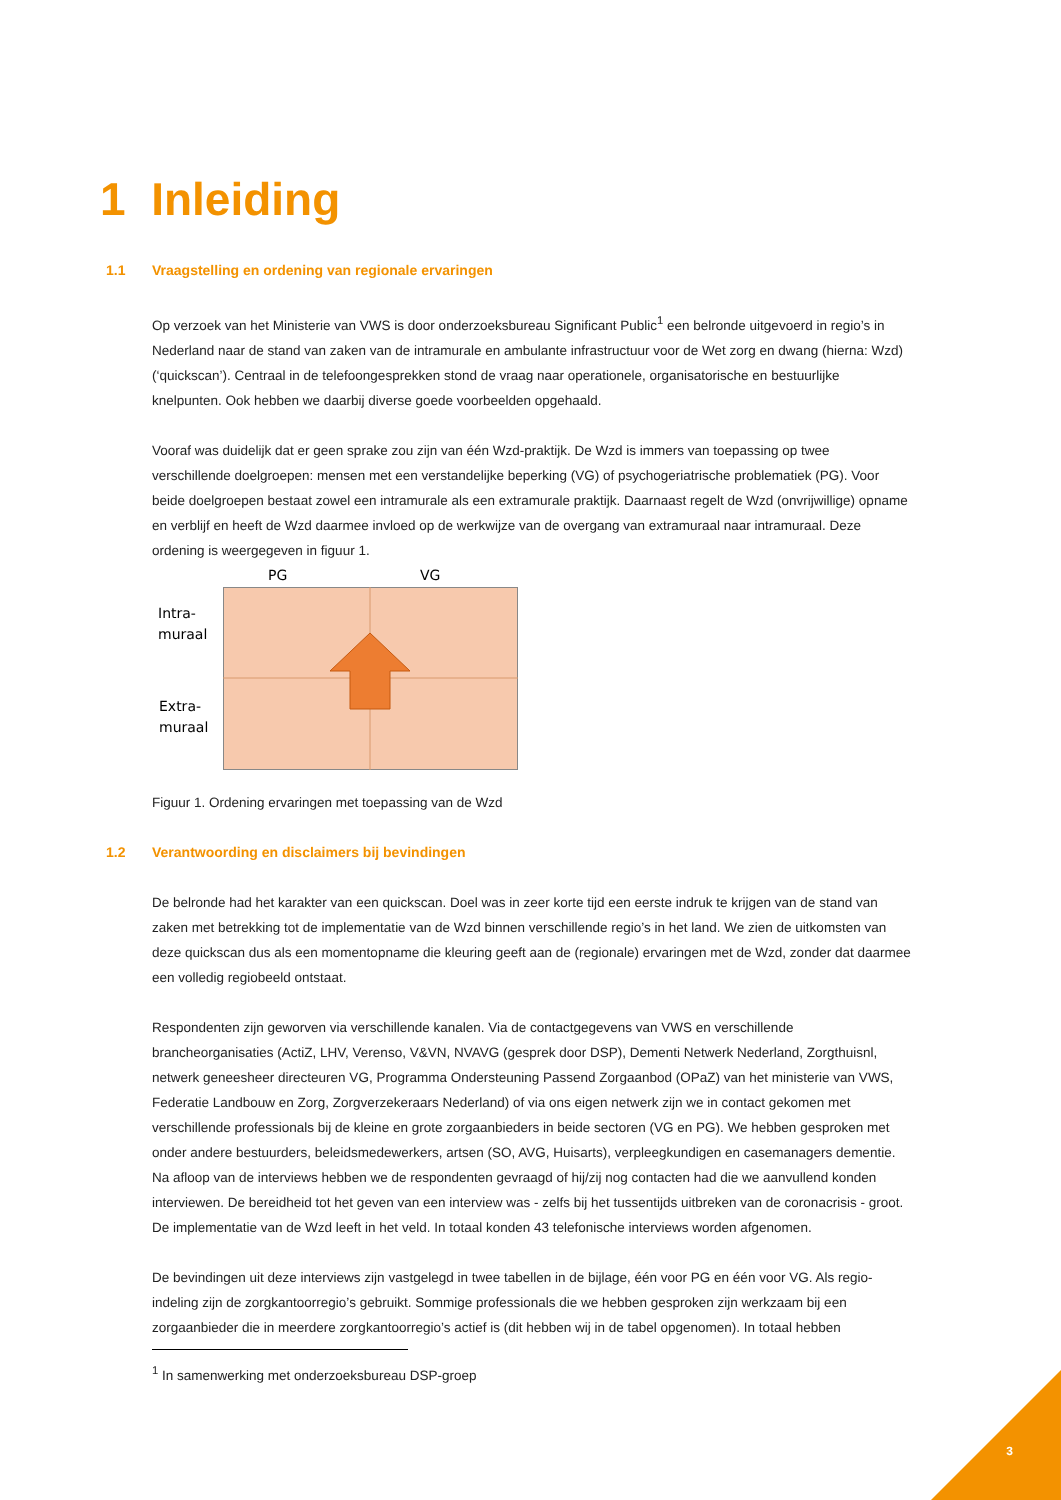1 Inleiding
1.1 Vraagstelling en ordening van regionale ervaringen
Op verzoek van het Ministerie van VWS is door onderzoeksbureau Significant Public<sup>1</sup> een belronde uitgevoerd in regio’s in Nederland naar de stand van zaken van de intramurale en ambulante infrastructuur voor de Wet zorg en dwang (hierna: Wzd) (‘quickscan’). Centraal in de telefoongesprekken stond de vraag naar operationele, organisatorische en bestuurlijke knelpunten. Ook hebben we daarbij diverse goede voorbeelden opgehaald.
Vooraf was duidelijk dat er geen sprake zou zijn van één Wzd-praktijk. De Wzd is immers van toepassing op twee verschillende doelgroepen: mensen met een verstandelijke beperking (VG) of psychogeriatrische problematiek (PG). Voor beide doelgroepen bestaat zowel een intramurale als een extramurale praktijk. Daarnaast regelt de Wzd (onvrijwillige) opname en verblijf en heeft de Wzd daarmee invloed op de werkwijze van de overgang van extramuraal naar intramuraal. Deze ordening is weergegeven in figuur 1.
PG VG
Intra-
muraal
Extra-
muraal
Figuur 1. Ordening ervaringen met toepassing van de Wzd
1.2 Verantwoording en disclaimers bij bevindingen
De belronde had het karakter van een quickscan. Doel was in zeer korte tijd een eerste indruk te krijgen van de stand van zaken met betrekking tot de implementatie van de Wzd binnen verschillende regio’s in het land. We zien de uitkomsten van deze quickscan dus als een momentopname die kleuring geeft aan de (regionale) ervaringen met de Wzd, zonder dat daarmee een volledig regiobeeld ontstaat.
Respondenten zijn geworven via verschillende kanalen. Via de contactgegevens van VWS en verschillende brancheorganisaties (ActiZ, LHV, Verenso, V&VN, NVAVG (gesprek door DSP), Dementi Netwerk Nederland, Zorgthuisnl, netwerk geneesheer directeuren VG, Programma Ondersteuning Passend Zorgaanbod (OPaZ) van het ministerie van VWS, Federatie Landbouw en Zorg, Zorgverzekeraars Nederland) of via ons eigen netwerk zijn we in contact gekomen met verschillende professionals bij de kleine en grote zorgaanbieders in beide sectoren (VG en PG). We hebben gesproken met onder andere bestuurders, beleidsmedewerkers, artsen (SO, AVG, Huisarts), verpleegkundigen en casemanagers dementie. Na afloop van de interviews hebben we de respondenten gevraagd of hij/zij nog contacten had die we aanvullend konden interviewen. De bereidheid tot het geven van een interview was - zelfs bij het tussentijds uitbreken van de coronacrisis - groot. De implementatie van de Wzd leeft in het veld. In totaal konden 43 telefonische interviews worden afgenomen.
De bevindingen uit deze interviews zijn vastgelegd in twee tabellen in de bijlage, één voor PG en één voor VG. Als regio-indeling zijn de zorgkantoorregio’s gebruikt. Sommige professionals die we hebben gesproken zijn werkzaam bij een zorgaanbieder die in meerdere zorgkantoorregio’s actief is (dit hebben wij in de tabel opgenomen). In totaal hebben
<sup>1</sup> In samenwerking met onderzoeksbureau DSP-groep
3